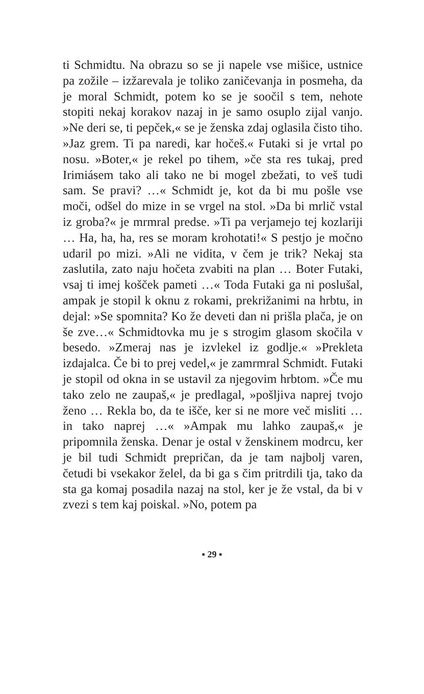ti Schmidtu. Na obrazu so se ji napele vse mišice, ustnice pa zožile – izžarevala je toliko zaničevanja in posmeha, da je moral Schmidt, potem ko se je soočil s tem, nehote stopiti nekaj korakov nazaj in je samo osuplo zijal vanjo. »Ne deri se, ti pepček,« se je ženska zdaj oglasila čisto tiho. »Jaz grem. Ti pa naredi, kar hočeš.« Futaki si je vrtal po nosu. »Boter,« je rekel po tihem, »če sta res tukaj, pred Irimiásem tako ali tako ne bi mogel zbežati, to veš tudi sam. Se pravi? …« Schmidt je, kot da bi mu pošle vse moči, odšel do mize in se vrgel na stol. »Da bi mrlič vstal iz groba?« je mrmral predse. »Ti pa verjamejo tej kozlariji … Ha, ha, ha, res se moram krohotati!« S pestjo je močno udaril po mizi. »Ali ne vidita, v čem je trik? Nekaj sta zaslutila, zato naju hočeta zvabiti na plan … Boter Futaki, vsaj ti imej košček pameti …« Toda Futaki ga ni poslušal, ampak je stopil k oknu z rokami, prekrižanimi na hrbtu, in dejal: »Se spomnita? Ko že deveti dan ni prišla plača, je on še zve…« Schmidtovka mu je s strogim glasom skočila v besedo. »Zmeraj nas je izvlekel iz godlje.« »Prekleta izdajalca. Če bi to prej vedel,« je zamrmral Schmidt. Futaki je stopil od okna in se ustavil za njegovim hrbtom. »Če mu tako zelo ne zaupaš,« je predlagal, »pošljiva naprej tvojo ženo … Rekla bo, da te išče, ker si ne more več misliti … in tako naprej …« »Ampak mu lahko zaupaš,« je pripomnila ženska. Denar je ostal v ženskinem modrcu, ker je bil tudi Schmidt prepričan, da je tam najbolj varen, četudi bi vsekakor želel, da bi ga s čim pritrdili tja, tako da sta ga komaj posadila nazaj na stol, ker je že vstal, da bi v zvezi s tem kaj poiskal. »No, potem pa
▪ 29 ▪